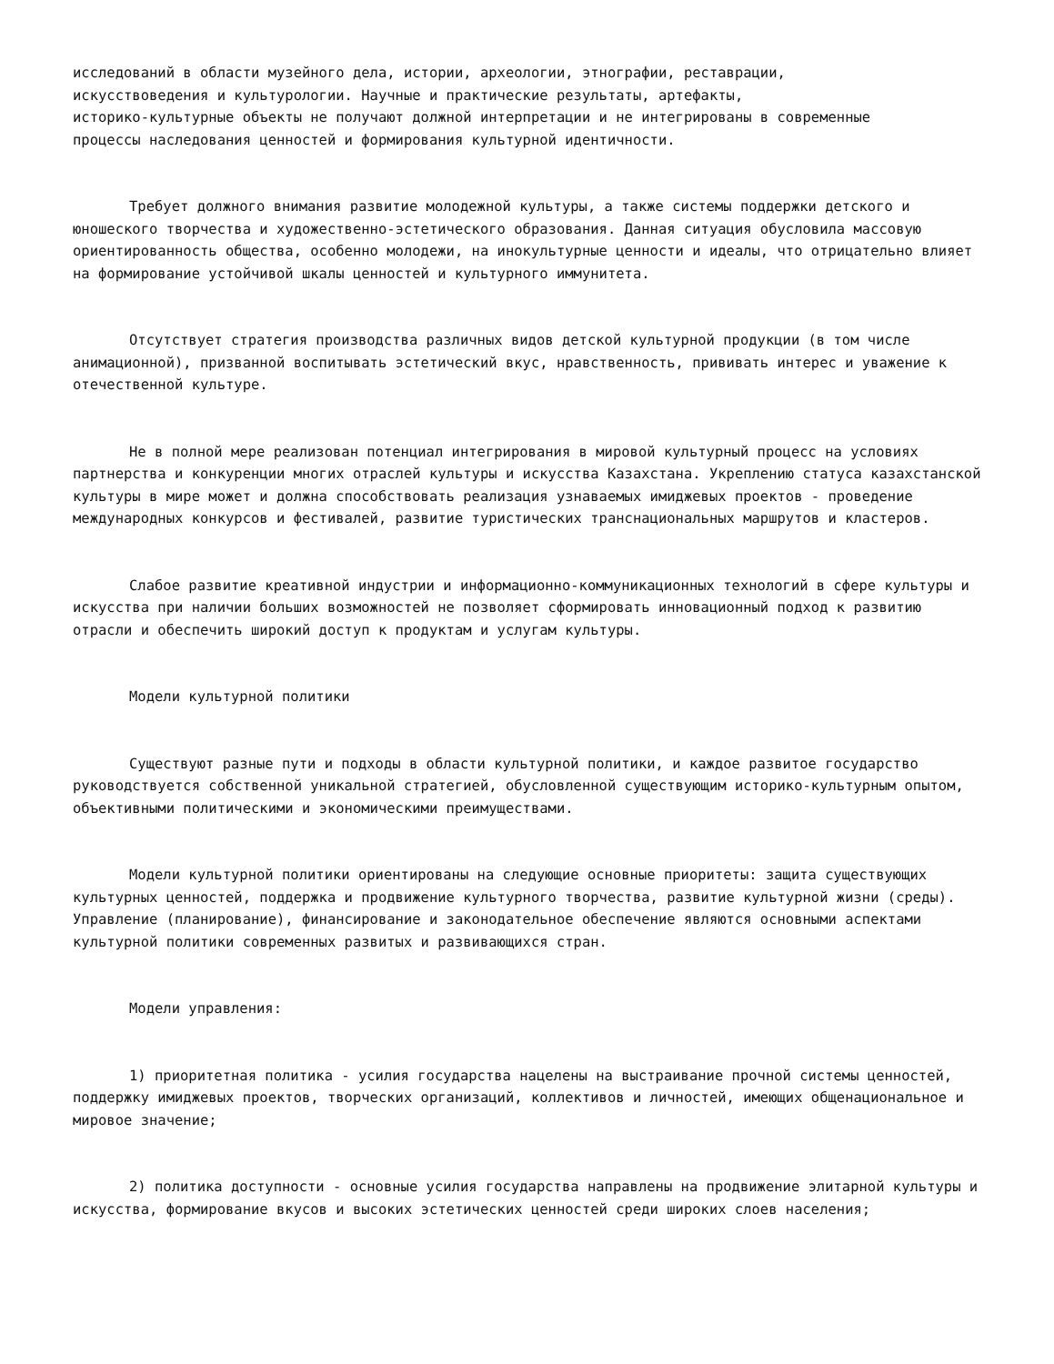исследований в области музейного дела, истории, археологии, этнографии, реставрации,
искусствоведения и культурологии. Научные и практические результаты, артефакты,
историко-культурные объекты не получают должной интерпретации и не интегрированы в современные
процессы наследования ценностей и формирования культурной идентичности.
Требует должного внимания развитие молодежной культуры, а также системы поддержки детского и юношеского творчества и художественно-эстетического образования. Данная ситуация обусловила массовую ориентированность общества, особенно молодежи, на инокультурные ценности и идеалы, что отрицательно влияет на формирование устойчивой шкалы ценностей и культурного иммунитета.
Отсутствует стратегия производства различных видов детской культурной продукции (в том числе анимационной), призванной воспитывать эстетический вкус, нравственность, прививать интерес и уважение к отечественной культуре.
Не в полной мере реализован потенциал интегрирования в мировой культурный процесс на условиях партнерства и конкуренции многих отраслей культуры и искусства Казахстана. Укреплению статуса казахстанской культуры в мире может и должна способствовать реализация узнаваемых имиджевых проектов - проведение международных конкурсов и фестивалей, развитие туристических транснациональных маршрутов и кластеров.
Слабое развитие креативной индустрии и информационно-коммуникационных технологий в сфере культуры и искусства при наличии больших возможностей не позволяет сформировать инновационный подход к развитию отрасли и обеспечить широкий доступ к продуктам и услугам культуры.
Модели культурной политики
Существуют разные пути и подходы в области культурной политики, и каждое развитое государство руководствуется собственной уникальной стратегией, обусловленной существующим историко-культурным опытом, объективными политическими и экономическими преимуществами.
Модели культурной политики ориентированы на следующие основные приоритеты: защита существующих культурных ценностей, поддержка и продвижение культурного творчества, развитие культурной жизни (среды). Управление (планирование), финансирование и законодательное обеспечение являются основными аспектами культурной политики современных развитых и развивающихся стран.
Модели управления:
1) приоритетная политика - усилия государства нацелены на выстраивание прочной системы ценностей, поддержку имиджевых проектов, творческих организаций, коллективов и личностей, имеющих общенациональное и мировое значение;
2) политика доступности - основные усилия государства направлены на продвижение элитарной культуры и искусства, формирование вкусов и высоких эстетических ценностей среди широких слоев населения;